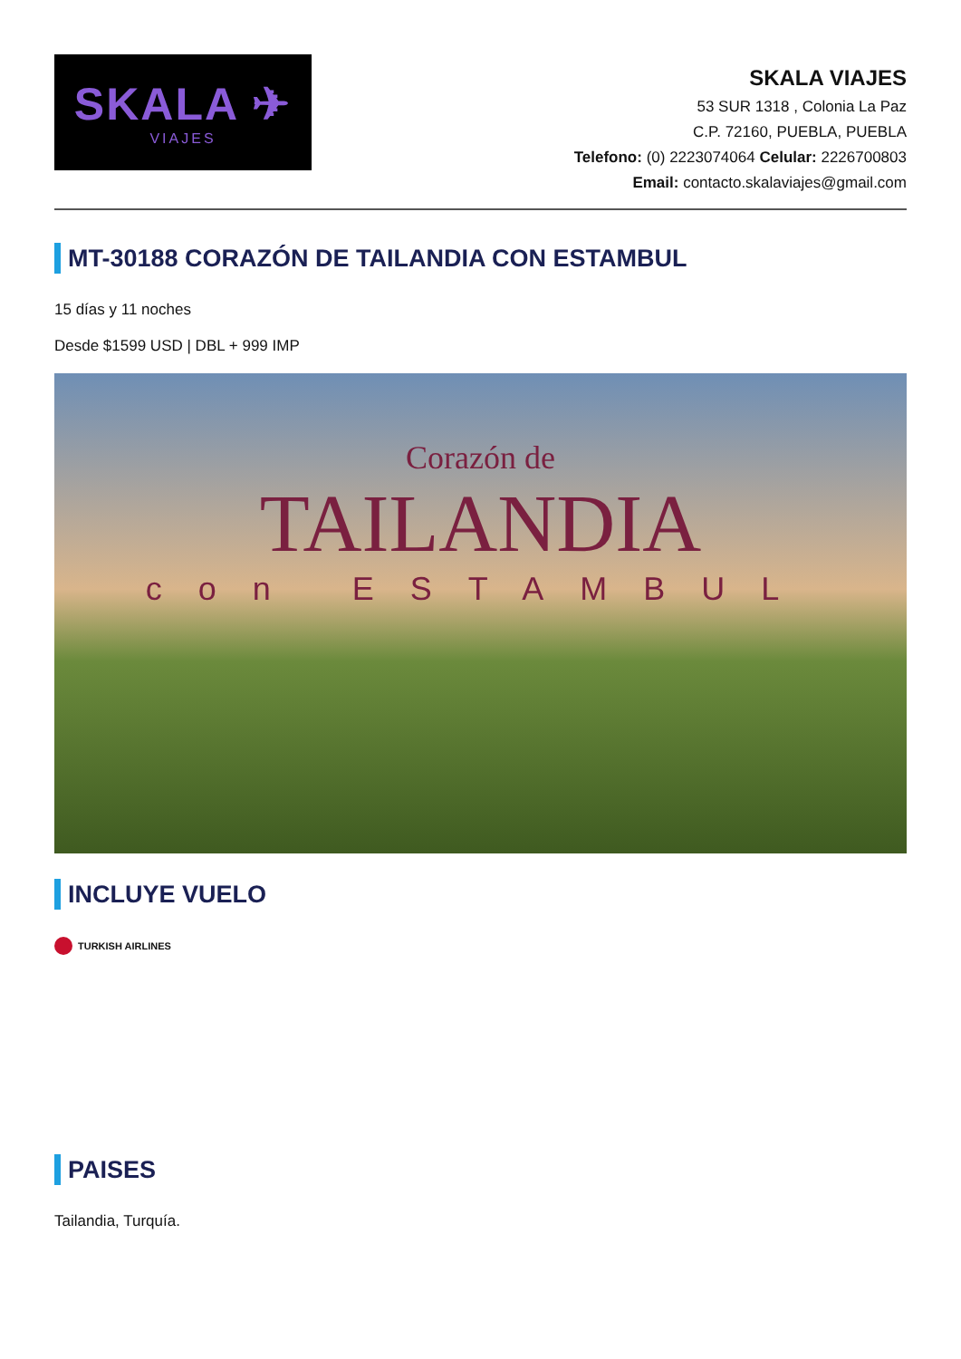SKALA ✈
VIAJES
SKALA VIAJES
53 SUR 1318 , Colonia La Paz
C.P. 72160, PUEBLA, PUEBLA
Telefono: (0) 2223074064 Celular: 2226700803
Email: contacto.skalaviajes@gmail.com
MT-30188 CORAZÓN DE TAILANDIA CON ESTAMBUL
15 días y 11 noches
Desde $1599 USD | DBL + 999 IMP
Corazón de
TAILANDIA
con ESTAMBUL
INCLUYE VUELO
TURKISH AIRLINES
PAISES
Tailandia, Turquía.